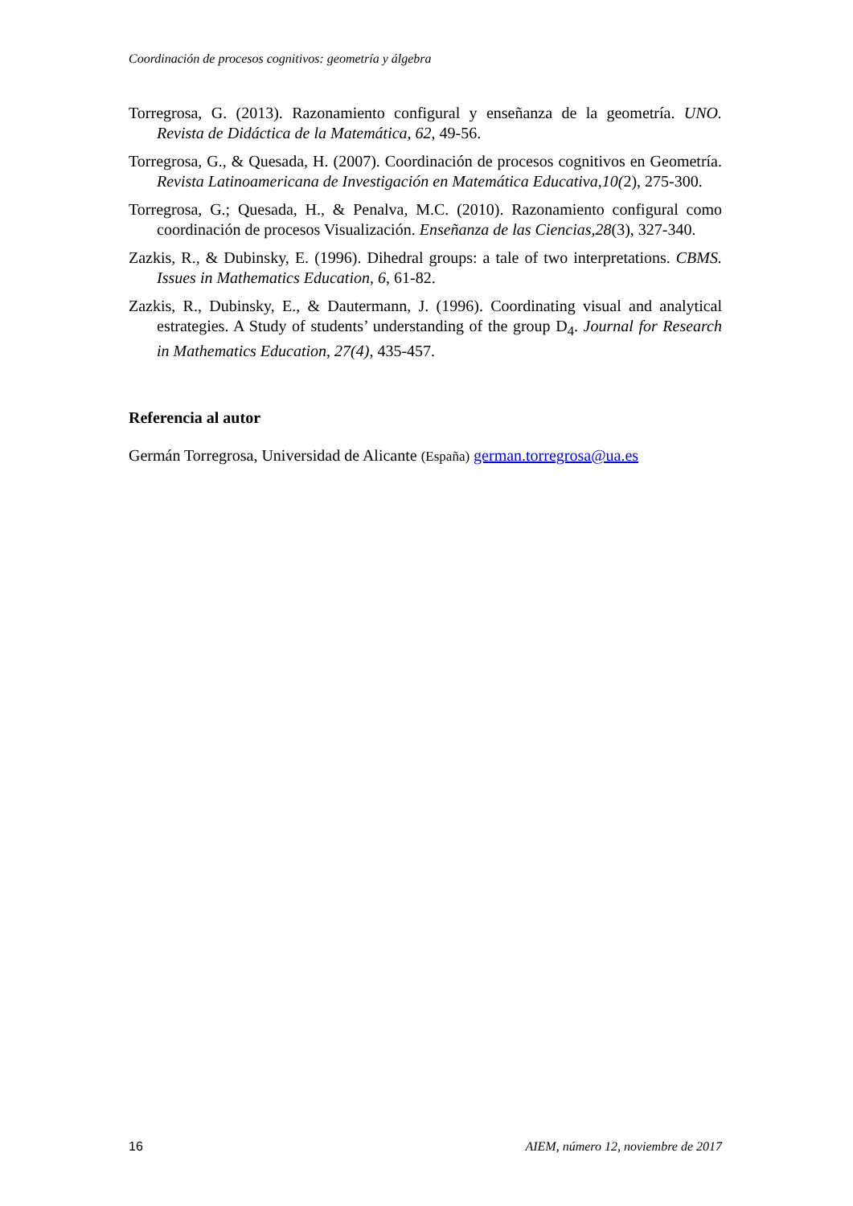Coordinación de procesos cognitivos: geometría y álgebra
Torregrosa, G. (2013). Razonamiento configural y enseñanza de la geometría. UNO. Revista de Didáctica de la Matemática, 62, 49-56.
Torregrosa, G., & Quesada, H. (2007). Coordinación de procesos cognitivos en Geometría. Revista Latinoamericana de Investigación en Matemática Educativa,10(2), 275-300.
Torregrosa, G.; Quesada, H., & Penalva, M.C. (2010). Razonamiento configural como coordinación de procesos Visualización. Enseñanza de las Ciencias,28(3), 327-340.
Zazkis, R., & Dubinsky, E. (1996). Dihedral groups: a tale of two interpretations. CBMS. Issues in Mathematics Education, 6, 61-82.
Zazkis, R., Dubinsky, E., & Dautermann, J. (1996). Coordinating visual and analytical estrategies. A Study of students’ understanding of the group D<sub>4</sub>. Journal for Research in Mathematics Education, 27(4), 435-457.
Referencia al autor
Germán Torregrosa, Universidad de Alicante (España) german.torregrosa@ua.es
16 AIEM, número 12, noviembre de 2017